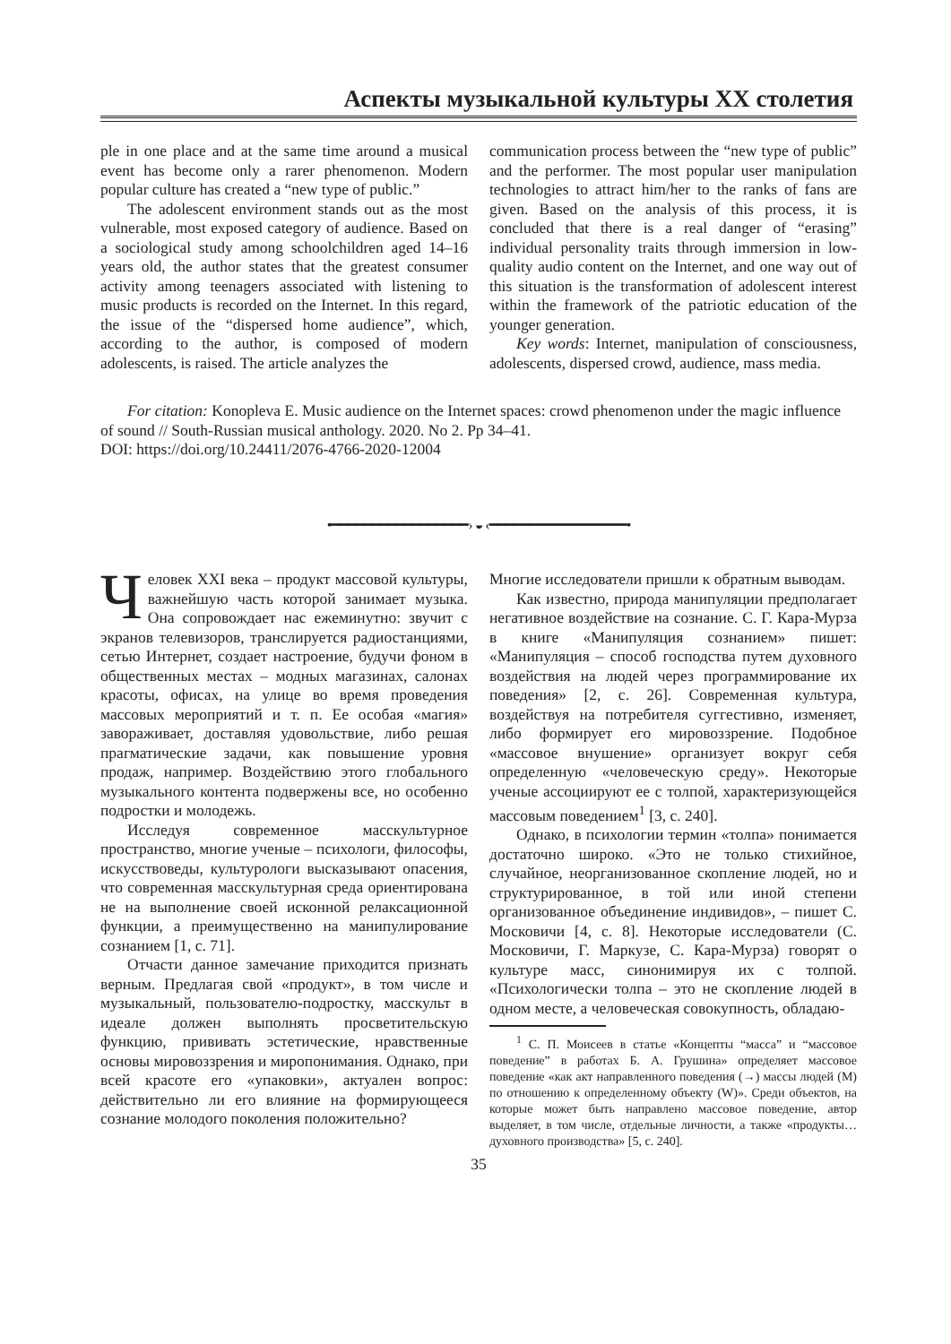Аспекты музыкальной культуры XX столетия
ple in one place and at the same time around a musical event has become only a rarer phenomenon. Modern popular culture has created a “new type of public.”
The adolescent environment stands out as the most vulnerable, most exposed category of audience. Based on a sociological study among schoolchildren aged 14–16 years old, the author states that the greatest consumer activity among teenagers associated with listening to music products is recorded on the Internet. In this regard, the issue of the “dispersed home audience”, which, according to the author, is composed of modern adolescents, is raised. The article analyzes the
communication process between the “new type of public” and the performer. The most popular user manipulation technologies to attract him/her to the ranks of fans are given. Based on the analysis of this process, it is concluded that there is a real danger of “erasing” individual personality traits through immersion in low-quality audio content on the Internet, and one way out of this situation is the transformation of adolescent interest within the framework of the patriotic education of the younger generation.
Key words: Internet, manipulation of consciousness, adolescents, dispersed crowd, audience, mass media.
For citation: Konopleva E. Music audience on the Internet spaces: crowd phenomenon under the magic influence of sound // South-Russian musical anthology. 2020. No 2. Pp 34–41.
DOI: https://doi.org/10.24411/2076-4766-2020-12004
•━━━━━━━━━━━━━━━━━› ◒ ‹━━━━━━━━━━━━━━━━━•
Человек XXI века – продукт массовой культуры, важнейшую часть которой занимает музыка. Она сопровождает нас ежеминутно: звучит с экранов телевизоров, транслируется радиостанциями, сетью Интернет, создает настроение, будучи фоном в общественных местах – модных магазинах, салонах красоты, офисах, на улице во время проведения массовых мероприятий и т. п. Ее особая «магия» завораживает, доставляя удовольствие, либо решая прагматические задачи, как повышение уровня продаж, например. Воздействию этого глобального музыкального контента подвержены все, но особенно подростки и молодежь.
Исследуя современное масскультурное пространство, многие ученые – психологи, философы, искусствоведы, культурологи высказывают опасения, что современная масскультурная среда ориентирована не на выполнение своей исконной релаксационной функции, а преимущественно на манипулирование сознанием [1, с. 71].
Отчасти данное замечание приходится признать верным. Предлагая свой «продукт», в том числе и музыкальный, пользователю-подростку, масскульт в идеале должен выполнять просветительскую функцию, прививать эстетические, нравственные основы мировоззрения и миропонимания. Однако, при всей красоте его «упаковки», актуален вопрос: действительно ли его влияние на формирующееся сознание молодого поколения положительно?
Многие исследователи пришли к обратным выводам.
Как известно, природа манипуляции предполагает негативное воздействие на сознание. С. Г. Кара-Мурза в книге «Манипуляция сознанием» пишет: «Манипуляция – способ господства путем духовного воздействия на людей через программирование их поведения» [2, с. 26]. Современная культура, воздействуя на потребителя суггестивно, изменяет, либо формирует его мировоззрение. Подобное «массовое внушение» организует вокруг себя определенную «человеческую среду». Некоторые ученые ассоциируют ее с толпой, характеризующейся массовым поведением<sup>1</sup> [3, с. 240].
Однако, в психологии термин «толпа» понимается достаточно широко. «Это не только стихийное, случайное, неорганизованное скопление людей, но и структурированное, в той или иной степени организованное объединение индивидов», – пишет С. Московичи [4, с. 8]. Некоторые исследователи (С. Московичи, Г. Маркузе, С. Кара-Мурза) говорят о культуре масс, синонимируя их с толпой. «Психологически толпа – это не скопление людей в одном месте, а человеческая совокупность, обладаю-
<sup>1</sup> С. П. Моисеев в статье «Концепты “масса” и “массовое поведение” в работах Б. А. Грушина» определяет массовое поведение «как акт направленного поведения (→) массы людей (M) по отношению к определенному объекту (W)». Среди объектов, на которые может быть направлено массовое поведение, автор выделяет, в том числе, отдельные личности, а также «продукты… духовного производства» [5, с. 240].
35